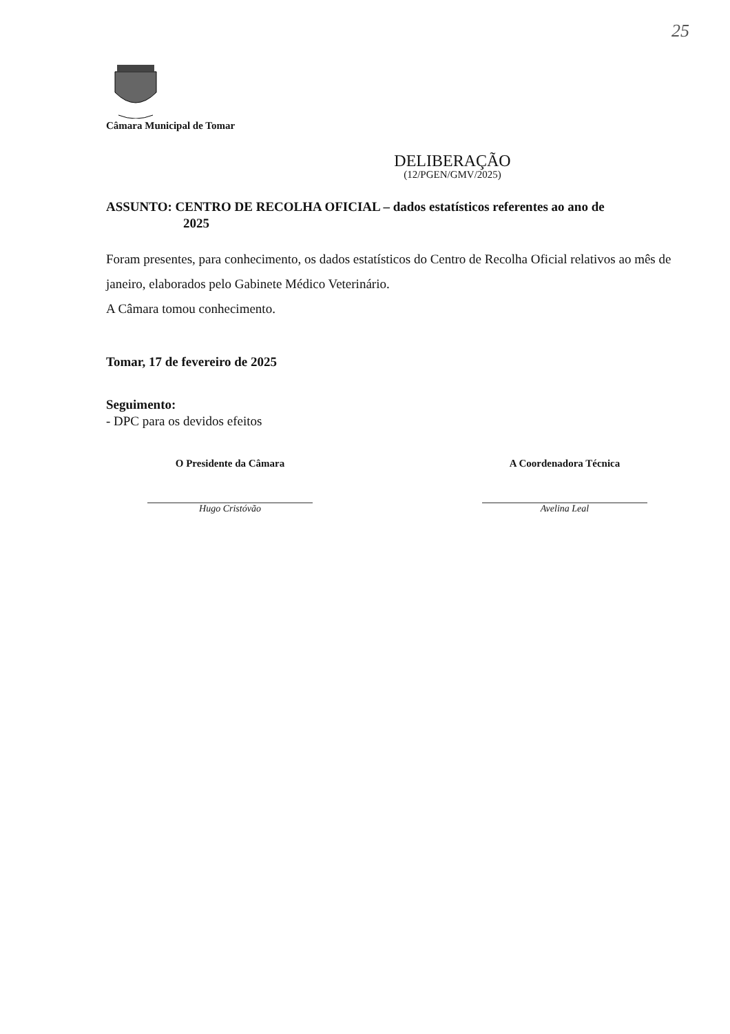25
Câmara Municipal de Tomar
DELIBERAÇÃO
(12/PGEN/GMV/2025)
ASSUNTO: CENTRO DE RECOLHA OFICIAL – dados estatísticos referentes ao ano de
2025
Foram presentes, para conhecimento, os dados estatísticos do Centro de Recolha Oficial relativos ao mês de janeiro, elaborados pelo Gabinete Médico Veterinário.
A Câmara tomou conhecimento.
Tomar, 17 de fevereiro de 2025
Seguimento:
- DPC para os devidos efeitos
O Presidente da Câmara
Hugo Cristóvão
A Coordenadora Técnica
Avelina Leal